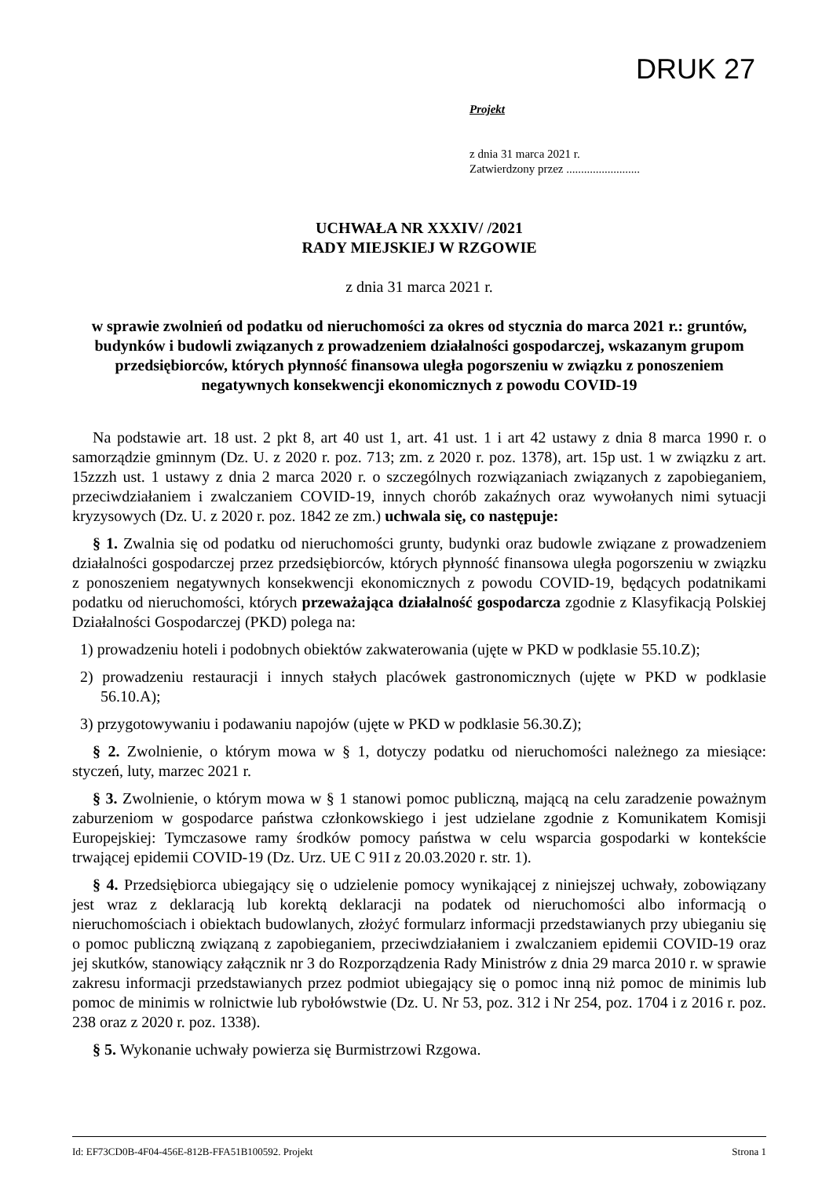DRUK 27
Projekt
z dnia 31 marca 2021 r.
Zatwierdzony przez .........................
UCHWAŁA NR XXXIV/ /2021
RADY MIEJSKIEJ W RZGOWIE
z dnia 31 marca 2021 r.
w sprawie zwolnień od podatku od nieruchomości za okres od stycznia do marca 2021 r.: gruntów, budynków i budowli związanych z prowadzeniem działalności gospodarczej, wskazanym grupom przedsiębiorców, których płynność finansowa uległa pogorszeniu w związku z ponoszeniem negatywnych konsekwencji ekonomicznych z powodu COVID-19
Na podstawie art. 18 ust. 2 pkt 8, art 40 ust 1, art. 41 ust. 1 i art 42 ustawy z dnia 8 marca 1990 r. o samorządzie gminnym (Dz. U. z 2020 r. poz. 713; zm. z 2020 r. poz. 1378), art. 15p ust. 1 w związku z art. 15zzzh ust. 1 ustawy z dnia 2 marca 2020 r. o szczególnych rozwiązaniach związanych z zapobieganiem, przeciwdziałaniem i zwalczaniem COVID-19, innych chorób zakaźnych oraz wywołanych nimi sytuacji kryzysowych (Dz. U. z 2020 r. poz. 1842 ze zm.) uchwala się, co następuje:
§ 1. Zwalnia się od podatku od nieruchomości grunty, budynki oraz budowle związane z prowadzeniem działalności gospodarczej przez przedsiębiorców, których płynność finansowa uległa pogorszeniu w związku z ponoszeniem negatywnych konsekwencji ekonomicznych z powodu COVID-19, będących podatnikami podatku od nieruchomości, których przeważająca działalność gospodarcza zgodnie z Klasyfikacją Polskiej Działalności Gospodarczej (PKD) polega na:
1) prowadzeniu hoteli i podobnych obiektów zakwaterowania (ujęte w PKD w podklasie 55.10.Z);
2) prowadzeniu restauracji i innych stałych placówek gastronomicznych (ujęte w PKD w podklasie 56.10.A);
3) przygotowywaniu i podawaniu napojów (ujęte w PKD w podklasie 56.30.Z);
§ 2. Zwolnienie, o którym mowa w § 1, dotyczy podatku od nieruchomości należnego za miesiące: styczeń, luty, marzec 2021 r.
§ 3. Zwolnienie, o którym mowa w § 1 stanowi pomoc publiczną, mającą na celu zaradzenie poważnym zaburzeniom w gospodarce państwa członkowskiego i jest udzielane zgodnie z Komunikatem Komisji Europejskiej: Tymczasowe ramy środków pomocy państwa w celu wsparcia gospodarki w kontekście trwającej epidemii COVID-19 (Dz. Urz. UE C 91I z 20.03.2020 r. str. 1).
§ 4. Przedsiębiorca ubiegający się o udzielenie pomocy wynikającej z niniejszej uchwały, zobowiązany jest wraz z deklaracją lub korektą deklaracji na podatek od nieruchomości albo informacją o nieruchomościach i obiektach budowlanych, złożyć formularz informacji przedstawianych przy ubieganiu się o pomoc publiczną związaną z zapobieganiem, przeciwdziałaniem i zwalczaniem epidemii COVID-19 oraz jej skutków, stanowiący załącznik nr 3 do Rozporządzenia Rady Ministrów z dnia 29 marca 2010 r. w sprawie zakresu informacji przedstawianych przez podmiot ubiegający się o pomoc inną niż pomoc de minimis lub pomoc de minimis w rolnictwie lub rybołówstwie (Dz. U. Nr 53, poz. 312 i Nr 254, poz. 1704 i z 2016 r. poz. 238 oraz z 2020 r. poz. 1338).
§ 5. Wykonanie uchwały powierza się Burmistrzowi Rzgowa.
Id: EF73CD0B-4F04-456E-812B-FFA51B100592. Projekt Strona 1